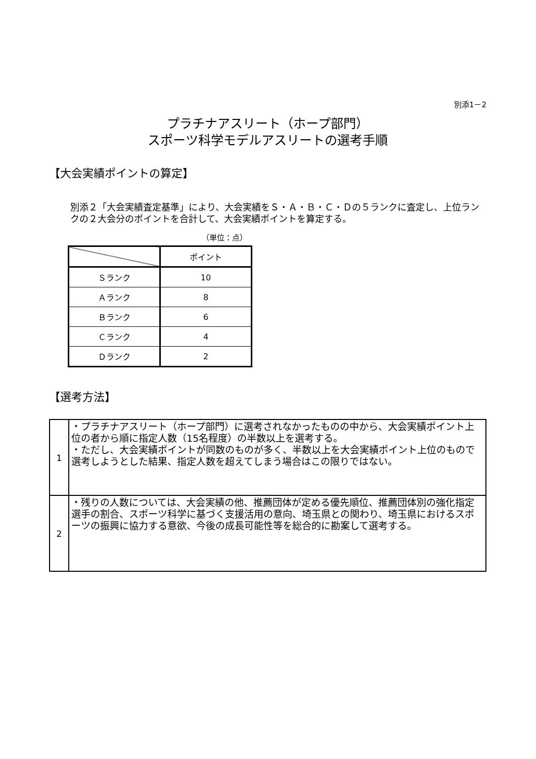別添1－2
プラチナアスリート（ホープ部門）
スポーツ科学モデルアスリートの選考手順
【大会実績ポイントの算定】
別添２「大会実績査定基準」により、大会実績をＳ・Ａ・Ｂ・Ｃ・Ｄの５ランクに査定し、上位ランクの２大会分のポイントを合計して、大会実績ポイントを算定する。
（単位：点）
| | ポイント |
| Ｓランク | 10 |
| Ａランク | 8 |
| Ｂランク | 6 |
| Ｃランク | 4 |
| Ｄランク | 2 |
【選考方法】
| 1 | ・プラチナアスリート（ホープ部門）に選考されなかったものの中から、大会実績ポイント上位の者から順に指定人数（15名程度）の半数以上を選考する。 ・ただし、大会実績ポイントが同数のものが多く、半数以上を大会実績ポイント上位のもので選考しようとした結果、指定人数を超えてしまう場合はこの限りではない。 |
| 2 | ・残りの人数については、大会実績の他、推薦団体が定める優先順位、推薦団体別の強化指定選手の割合、スポーツ科学に基づく支援活用の意向、埼玉県との関わり、埼玉県におけるスポーツの振興に協力する意欲、今後の成長可能性等を総合的に勘案して選考する。 |